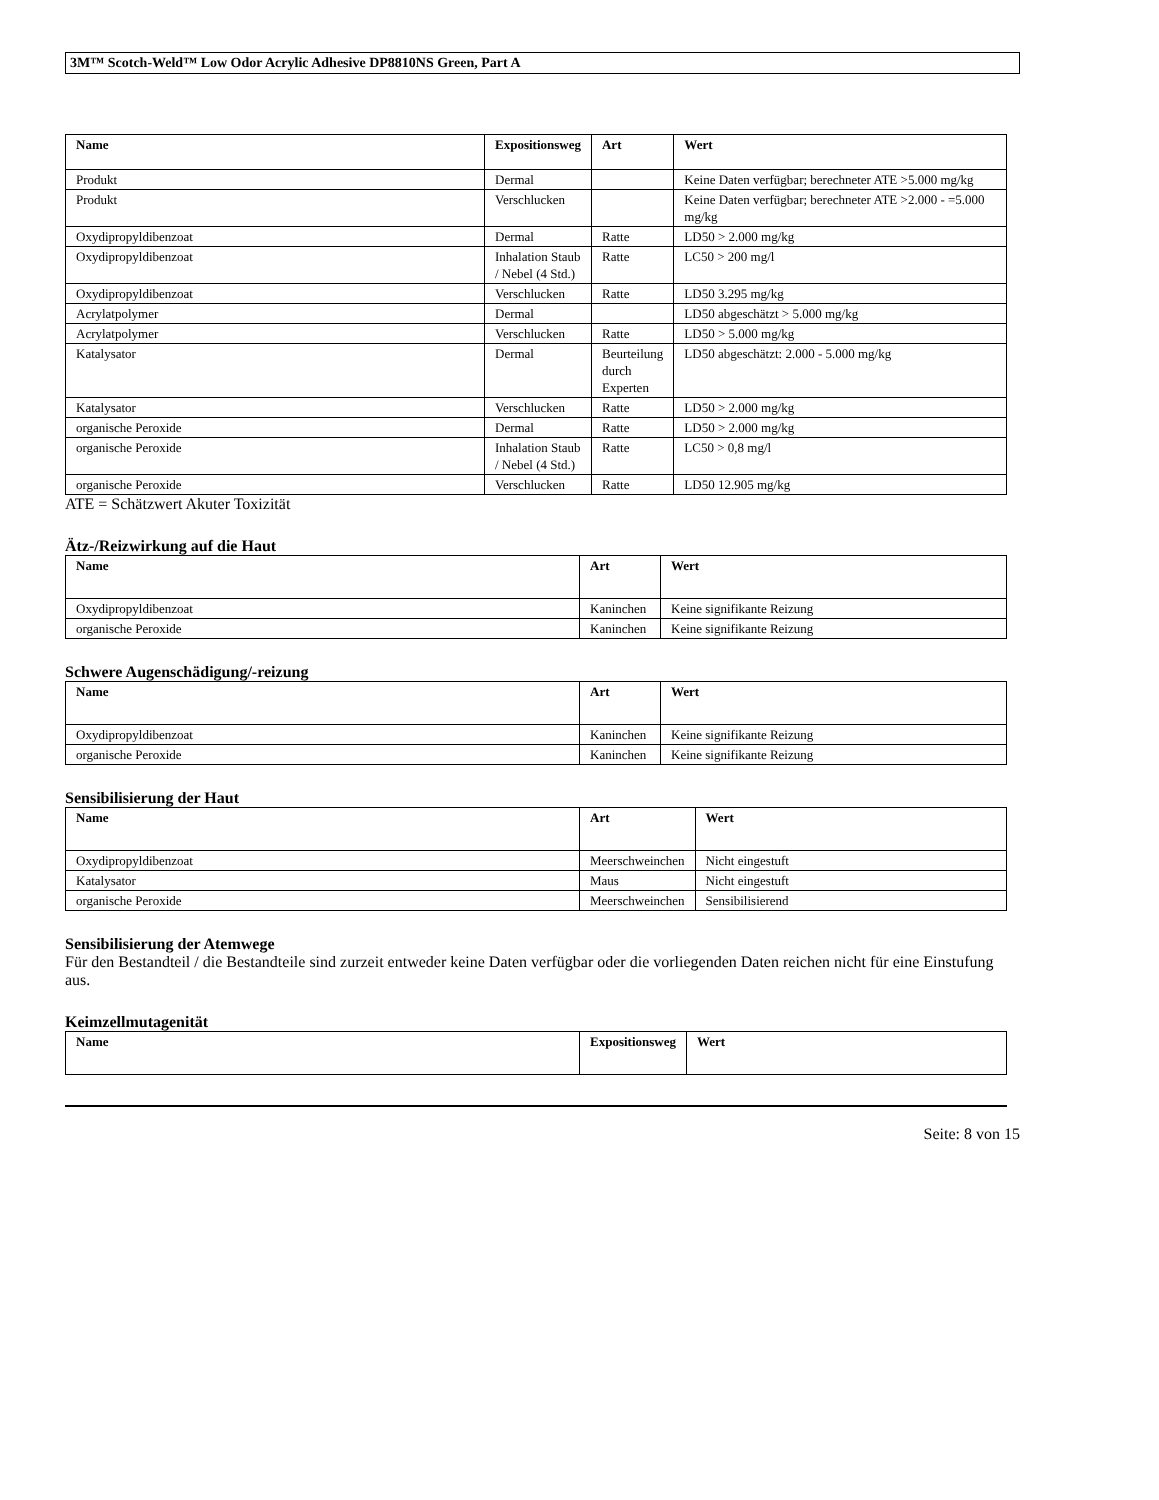3M™ Scotch-Weld™ Low Odor Acrylic Adhesive DP8810NS Green, Part A
| Name | Expositionsweg | Art | Wert |
| --- | --- | --- | --- |
| Produkt | Dermal | | Keine Daten verfügbar; berechneter ATE >5.000 mg/kg |
| Produkt | Verschlucken | | Keine Daten verfügbar; berechneter ATE >2.000 - =5.000 mg/kg |
| Oxydipropyldibenzoat | Dermal | Ratte | LD50 > 2.000 mg/kg |
| Oxydipropyldibenzoat | Inhalation Staub / Nebel (4 Std.) | Ratte | LC50 > 200 mg/l |
| Oxydipropyldibenzoat | Verschlucken | Ratte | LD50 3.295 mg/kg |
| Acrylatpolymer | Dermal | | LD50 abgeschätzt > 5.000 mg/kg |
| Acrylatpolymer | Verschlucken | Ratte | LD50 > 5.000 mg/kg |
| Katalysator | Dermal | Beurteilung durch Experten | LD50 abgeschätzt: 2.000 - 5.000 mg/kg |
| Katalysator | Verschlucken | Ratte | LD50 > 2.000 mg/kg |
| organische Peroxide | Dermal | Ratte | LD50 > 2.000 mg/kg |
| organische Peroxide | Inhalation Staub / Nebel (4 Std.) | Ratte | LC50 > 0,8 mg/l |
| organische Peroxide | Verschlucken | Ratte | LD50 12.905 mg/kg |
ATE = Schätzwert Akuter Toxizität
Ätz-/Reizwirkung auf die Haut
| Name | Art | Wert |
| --- | --- | --- |
| Oxydipropyldibenzoat | Kaninchen | Keine signifikante Reizung |
| organische Peroxide | Kaninchen | Keine signifikante Reizung |
Schwere Augenschädigung/-reizung
| Name | Art | Wert |
| --- | --- | --- |
| Oxydipropyldibenzoat | Kaninchen | Keine signifikante Reizung |
| organische Peroxide | Kaninchen | Keine signifikante Reizung |
Sensibilisierung der Haut
| Name | Art | Wert |
| --- | --- | --- |
| Oxydipropyldibenzoat | Meerschweinchen | Nicht eingestuft |
| Katalysator | Maus | Nicht eingestuft |
| organische Peroxide | Meerschweinchen | Sensibilisierend |
Sensibilisierung der Atemwege
Für den Bestandteil / die Bestandteile sind zurzeit entweder keine Daten verfügbar oder die vorliegenden Daten reichen nicht für eine Einstufung aus.
Keimzellmutagenität
| Name | Expositionsweg | Wert |
| --- | --- | --- |
Seite: 8 von 15